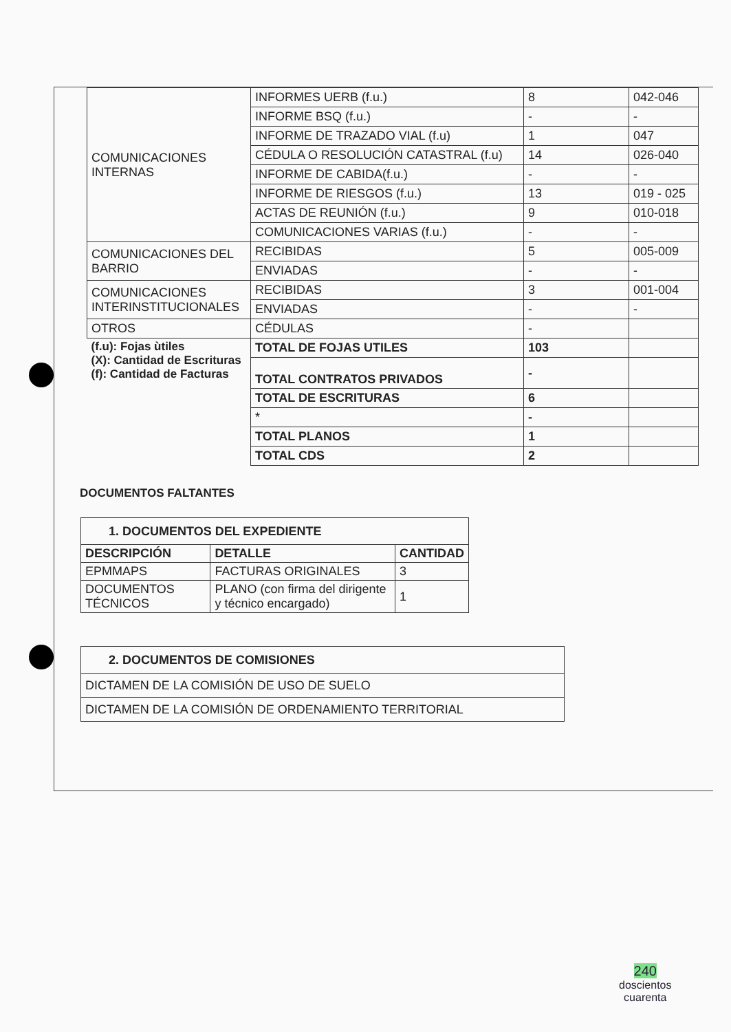| COMUNICACIONES INTERNAS | INFORMES UERB (f.u.) | 8 | 042-046 |
| | INFORME BSQ (f.u.) | - | - |
| | INFORME DE TRAZADO VIAL (f.u) | 1 | 047 |
| | CÉDULA O RESOLUCIÓN CATASTRAL (f.u) | 14 | 026-040 |
| | INFORME DE CABIDA(f.u.) | - | - |
| | INFORME DE RIESGOS (f.u.) | 13 | 019 - 025 |
| | ACTAS DE REUNIÓN (f.u.) | 9 | 010-018 |
| | COMUNICACIONES VARIAS (f.u.) | - | - |
| COMUNICACIONES DEL BARRIO | RECIBIDAS | 5 | 005-009 |
| | ENVIADAS | - | - |
| COMUNICACIONES INTERINSTITUCIONALES | RECIBIDAS | 3 | 001-004 |
| | ENVIADAS | - | - |
| OTROS | CÉDULAS | - | |
| (f.u): Fojas ùtiles (X): Cantidad de Escrituras (f): Cantidad de Facturas | TOTAL DE FOJAS UTILES | 103 | |
| | TOTAL CONTRATOS PRIVADOS | - | |
| | TOTAL DE ESCRITURAS | 6 | |
| | * | - | |
| | TOTAL PLANOS | 1 | |
| | TOTAL CDS | 2 | |
DOCUMENTOS FALTANTES
| 1. DOCUMENTOS DEL EXPEDIENTE | | |
| --- | --- | --- |
| DESCRIPCIÓN | DETALLE | CANTIDAD |
| EPMMAPS | FACTURAS ORIGINALES | 3 |
| DOCUMENTOS TÉCNICOS | PLANO (con firma del dirigente y técnico encargado) | 1 |
| 2. DOCUMENTOS DE COMISIONES |
| --- |
| DICTAMEN DE LA COMISIÓN DE USO DE SUELO |
| DICTAMEN DE LA COMISIÓN DE ORDENAMIENTO TERRITORIAL |
240
doscientos
cuarenta